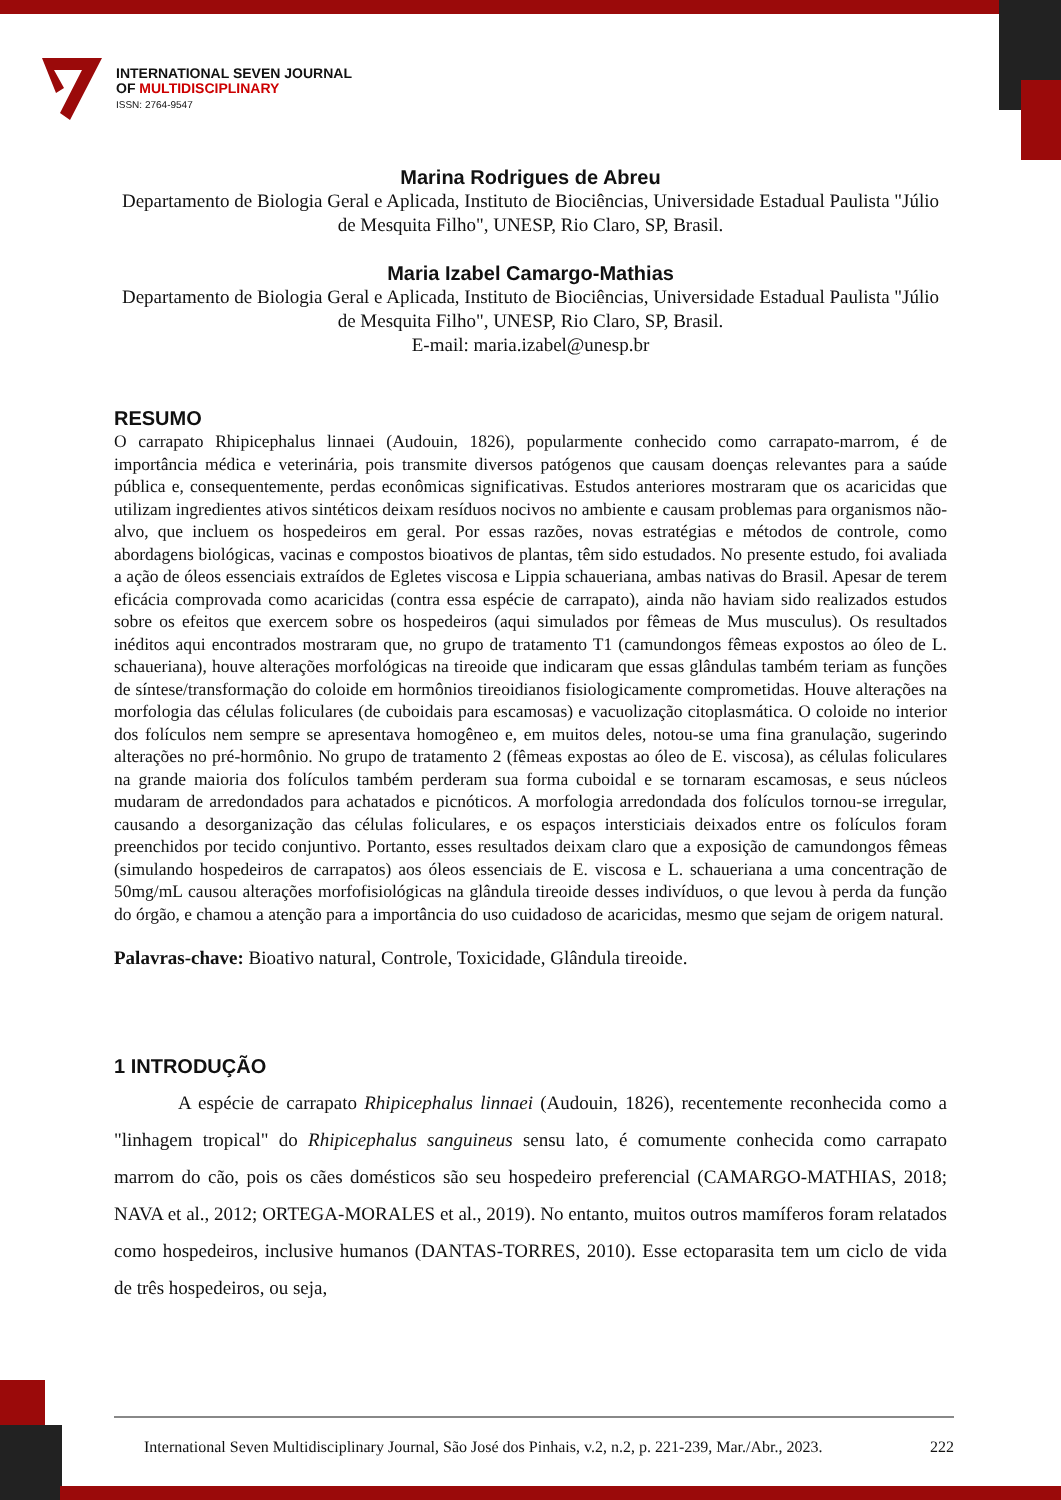INTERNATIONAL SEVEN JOURNAL
OF MULTIDISCIPLINARY
ISSN: 2764-9547
Marina Rodrigues de Abreu
Departamento de Biologia Geral e Aplicada, Instituto de Biociências, Universidade Estadual Paulista "Júlio de Mesquita Filho", UNESP, Rio Claro, SP, Brasil.
Maria Izabel Camargo-Mathias
Departamento de Biologia Geral e Aplicada, Instituto de Biociências, Universidade Estadual Paulista "Júlio de Mesquita Filho", UNESP, Rio Claro, SP, Brasil.
E-mail: maria.izabel@unesp.br
RESUMO
O carrapato Rhipicephalus linnaei (Audouin, 1826), popularmente conhecido como carrapato-marrom, é de importância médica e veterinária, pois transmite diversos patógenos que causam doenças relevantes para a saúde pública e, consequentemente, perdas econômicas significativas. Estudos anteriores mostraram que os acaricidas que utilizam ingredientes ativos sintéticos deixam resíduos nocivos no ambiente e causam problemas para organismos não-alvo, que incluem os hospedeiros em geral. Por essas razões, novas estratégias e métodos de controle, como abordagens biológicas, vacinas e compostos bioativos de plantas, têm sido estudados. No presente estudo, foi avaliada a ação de óleos essenciais extraídos de Egletes viscosa e Lippia schaueriana, ambas nativas do Brasil. Apesar de terem eficácia comprovada como acaricidas (contra essa espécie de carrapato), ainda não haviam sido realizados estudos sobre os efeitos que exercem sobre os hospedeiros (aqui simulados por fêmeas de Mus musculus). Os resultados inéditos aqui encontrados mostraram que, no grupo de tratamento T1 (camundongos fêmeas expostos ao óleo de L. schaueriana), houve alterações morfológicas na tireoide que indicaram que essas glândulas também teriam as funções de síntese/transformação do coloide em hormônios tireoidianos fisiologicamente comprometidas. Houve alterações na morfologia das células foliculares (de cuboidais para escamosas) e vacuolização citoplasmática. O coloide no interior dos folículos nem sempre se apresentava homogêneo e, em muitos deles, notou-se uma fina granulação, sugerindo alterações no pré-hormônio. No grupo de tratamento 2 (fêmeas expostas ao óleo de E. viscosa), as células foliculares na grande maioria dos folículos também perderam sua forma cuboidal e se tornaram escamosas, e seus núcleos mudaram de arredondados para achatados e picnóticos. A morfologia arredondada dos folículos tornou-se irregular, causando a desorganização das células foliculares, e os espaços intersticiais deixados entre os folículos foram preenchidos por tecido conjuntivo. Portanto, esses resultados deixam claro que a exposição de camundongos fêmeas (simulando hospedeiros de carrapatos) aos óleos essenciais de E. viscosa e L. schaueriana a uma concentração de 50mg/mL causou alterações morfofisiológicas na glândula tireoide desses indivíduos, o que levou à perda da função do órgão, e chamou a atenção para a importância do uso cuidadoso de acaricidas, mesmo que sejam de origem natural.
Palavras-chave: Bioativo natural, Controle, Toxicidade, Glândula tireoide.
1 INTRODUÇÃO
A espécie de carrapato Rhipicephalus linnaei (Audouin, 1826), recentemente reconhecida como a "linhagem tropical" do Rhipicephalus sanguineus sensu lato, é comumente conhecida como carrapato marrom do cão, pois os cães domésticos são seu hospedeiro preferencial (CAMARGO-MATHIAS, 2018; NAVA et al., 2012; ORTEGA-MORALES et al., 2019). No entanto, muitos outros mamíferos foram relatados como hospedeiros, inclusive humanos (DANTAS-TORRES, 2010). Esse ectoparasita tem um ciclo de vida de três hospedeiros, ou seja,
International Seven Multidisciplinary Journal, São José dos Pinhais, v.2, n.2, p. 221-239, Mar./Abr., 2023. 222